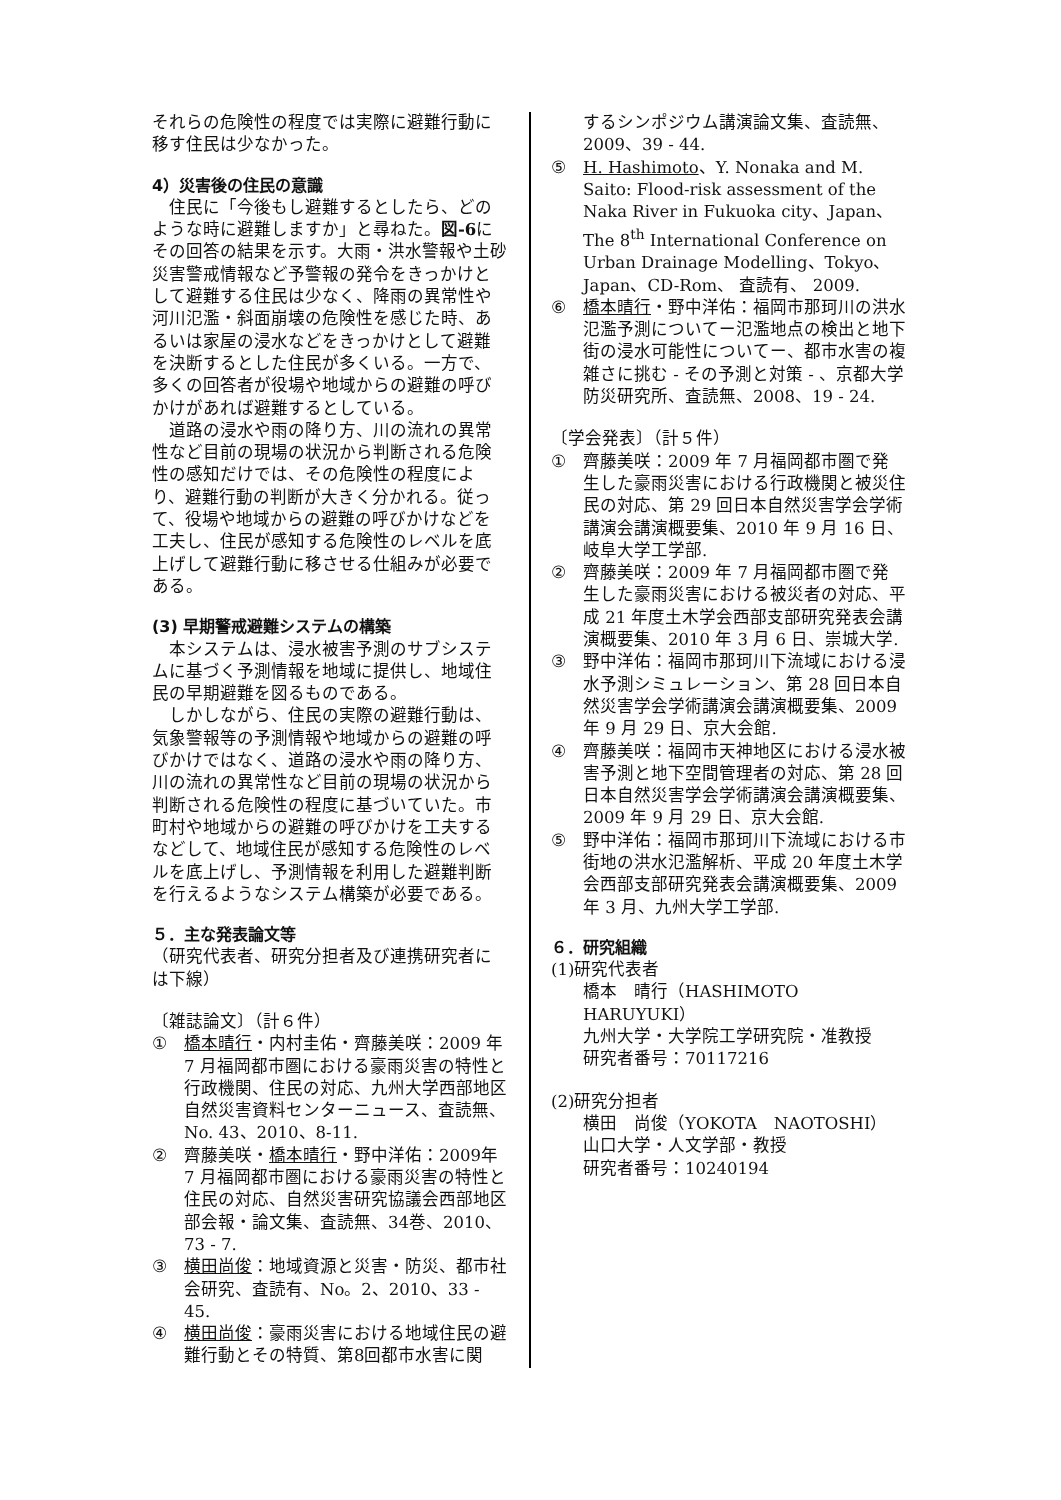それらの危険性の程度では実際に避難行動に移す住民は少なかった。
4）災害後の住民の意識
　住民に「今後もし避難するとしたら、どのような時に避難しますか」と尋ねた。図-6にその回答の結果を示す。大雨・洪水警報や土砂災害警戒情報など予警報の発令をきっかけとして避難する住民は少なく、降雨の異常性や河川氾濫・斜面崩壊の危険性を感じた時、あるいは家屋の浸水などをきっかけとして避難を決断するとした住民が多くいる。一方で、多くの回答者が役場や地域からの避難の呼びかけがあれば避難するとしている。
　道路の浸水や雨の降り方、川の流れの異常性など目前の現場の状況から判断される危険性の感知だけでは、その危険性の程度により、避難行動の判断が大きく分かれる。従って、役場や地域からの避難の呼びかけなどを工夫し、住民が感知する危険性のレベルを底上げして避難行動に移させる仕組みが必要である。
(3) 早期警戒避難システムの構築
　本システムは、浸水被害予測のサブシステムに基づく予測情報を地域に提供し、地域住民の早期避難を図るものである。
　しかしながら、住民の実際の避難行動は、気象警報等の予測情報や地域からの避難の呼びかけではなく、道路の浸水や雨の降り方、川の流れの異常性など目前の現場の状況から判断される危険性の程度に基づいていた。市町村や地域からの避難の呼びかけを工夫するなどして、地域住民が感知する危険性のレベルを底上げし、予測情報を利用した避難判断を行えるようなシステム構築が必要である。
５．主な発表論文等
（研究代表者、研究分担者及び連携研究者には下線）
〔雑誌論文〕（計６件）
① 橋本晴行・内村圭佑・齊藤美咲：2009 年 7 月福岡都市圏における豪雨災害の特性と行政機関、住民の対応、九州大学西部地区自然災害資料センターニュース、査読無、No. 43、2010、8-11.
② 齊藤美咲・橋本晴行・野中洋佑：2009年 7 月福岡都市圏における豪雨災害の特性と住民の対応、自然災害研究協議会西部地区部会報・論文集、査読無、34巻、2010、73 - 7.
③ 横田尚俊：地域資源と災害・防災、都市社会研究、査読有、No。2、2010、33 - 45.
④ 横田尚俊：豪雨災害における地域住民の避難行動とその特質、第8回都市水害に関
するシンポジウム講演論文集、査読無、2009、39 - 44.
⑤ H. Hashimoto、Y. Nonaka and M. Saito: Flood-risk assessment of the Naka River in Fukuoka city、Japan、The 8<sup>th</sup> International Conference on Urban Drainage Modelling、Tokyo、 Japan、CD-Rom、 査読有、 2009.
⑥ 橋本晴行・野中洋佑：福岡市那珂川の洪水氾濫予測についてー氾濫地点の検出と地下街の浸水可能性についてー、都市水害の複雑さに挑む - その予測と対策 - 、京都大学防災研究所、査読無、2008、19 - 24.
〔学会発表〕（計５件）
① 齊藤美咲：2009 年 7 月福岡都市圏で発生した豪雨災害における行政機関と被災住民の対応、第 29 回日本自然災害学会学術講演会講演概要集、2010 年 9 月 16 日、岐阜大学工学部.
② 齊藤美咲：2009 年 7 月福岡都市圏で発生した豪雨災害における被災者の対応、平成 21 年度土木学会西部支部研究発表会講演概要集、2010 年 3 月 6 日、崇城大学.
③ 野中洋佑：福岡市那珂川下流域における浸水予測シミュレーション、第 28 回日本自然災害学会学術講演会講演概要集、2009 年 9 月 29 日、京大会館.
④ 齊藤美咲：福岡市天神地区における浸水被害予測と地下空間管理者の対応、第 28 回日本自然災害学会学術講演会講演概要集、2009 年 9 月 29 日、京大会館.
⑤ 野中洋佑：福岡市那珂川下流域における市街地の洪水氾濫解析、平成 20 年度土木学会西部支部研究発表会講演概要集、2009 年 3 月、九州大学工学部.
６．研究組織
(1)研究代表者
橋本　晴行（HASHIMOTO　HARUYUKI）
九州大学・大学院工学研究院・准教授
研究者番号：70117216
(2)研究分担者
横田　尚俊（YOKOTA　NAOTOSHI）
山口大学・人文学部・教授
研究者番号：10240194